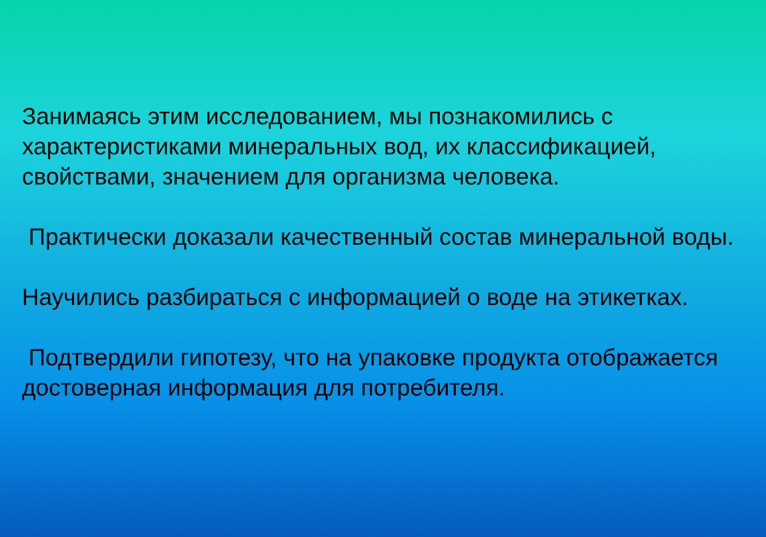Занимаясь этим исследованием, мы познакомились с характеристиками минеральных вод, их классификацией, свойствами, значением для организма человека.
Практически доказали качественный состав минеральной воды.
Научились разбираться с информацией о воде на этикетках.
Подтвердили гипотезу, что на упаковке продукта отображается достоверная информация для потребителя.